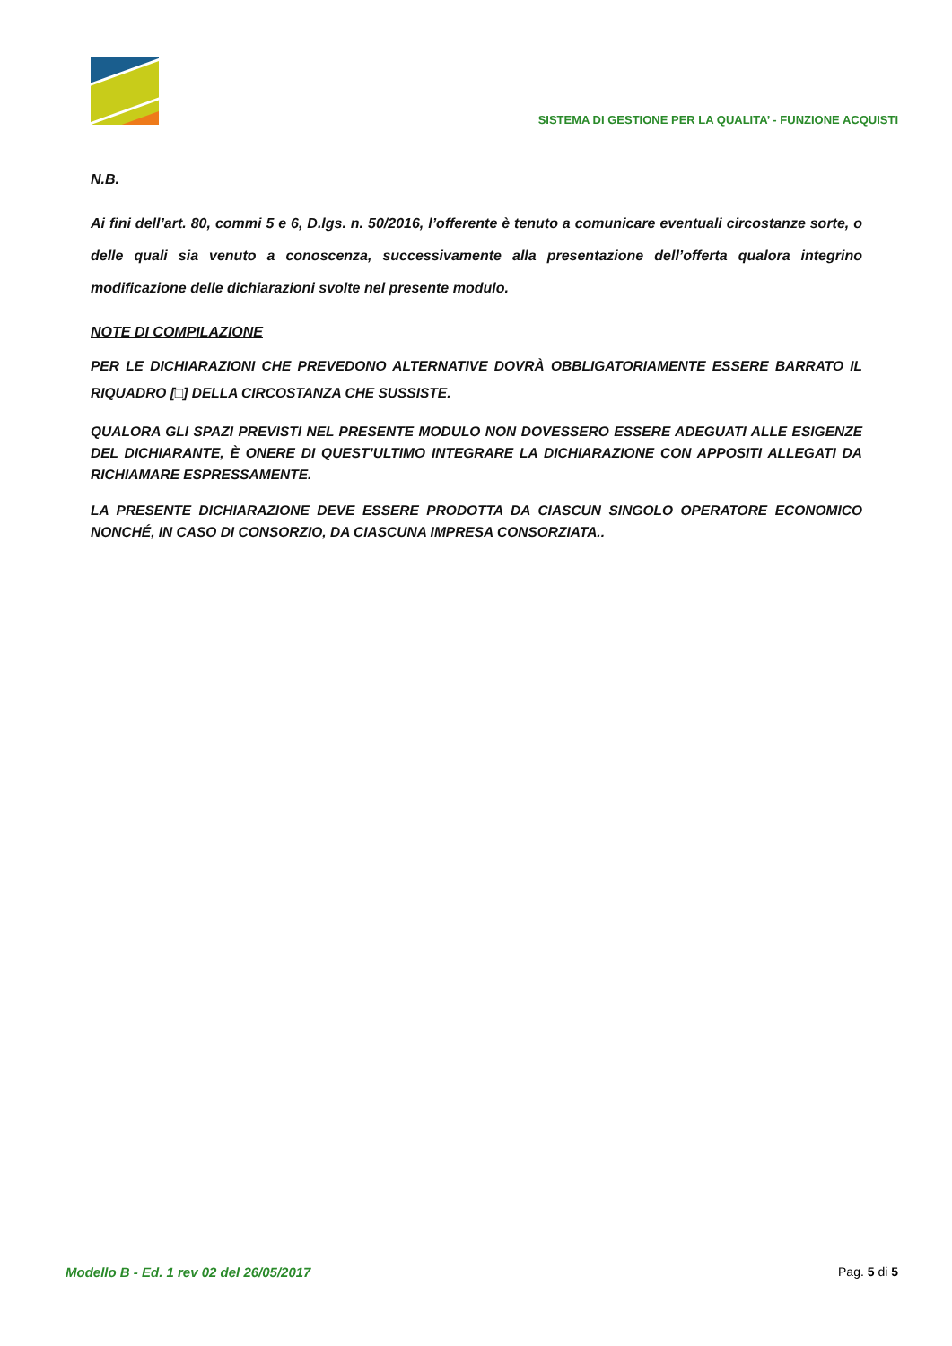SISTEMA DI GESTIONE PER LA QUALITA’ - FUNZIONE ACQUISTI
N.B.
Ai fini dell’art. 80, commi 5 e 6, D.lgs. n. 50/2016, l’offerente è tenuto a comunicare eventuali circostanze sorte, o delle quali sia venuto a conoscenza, successivamente alla presentazione dell’offerta qualora integrino modificazione delle dichiarazioni svolte nel presente modulo.
NOTE DI COMPILAZIONE
PER LE DICHIARAZIONI CHE PREVEDONO ALTERNATIVE DOVRÀ OBBLIGATORIAMENTE ESSERE BARRATO IL RIQUADRO [□] DELLA CIRCOSTANZA CHE SUSSISTE.
QUALORA GLI SPAZI PREVISTI NEL PRESENTE MODULO NON DOVESSERO ESSERE ADEGUATI ALLE ESIGENZE DEL DICHIARANTE, È ONERE DI QUEST’ULTIMO INTEGRARE LA DICHIARAZIONE CON APPOSITI ALLEGATI DA RICHIAMARE ESPRESSAMENTE.
LA PRESENTE DICHIARAZIONE DEVE ESSERE PRODOTTA DA CIASCUN SINGOLO OPERATORE ECONOMICO NONCHÉ, IN CASO DI CONSORZIO, DA CIASCUNA IMPRESA CONSORZIATA..
Modello B - Ed. 1 rev 02 del 26/05/2017 Pag. 5 di 5